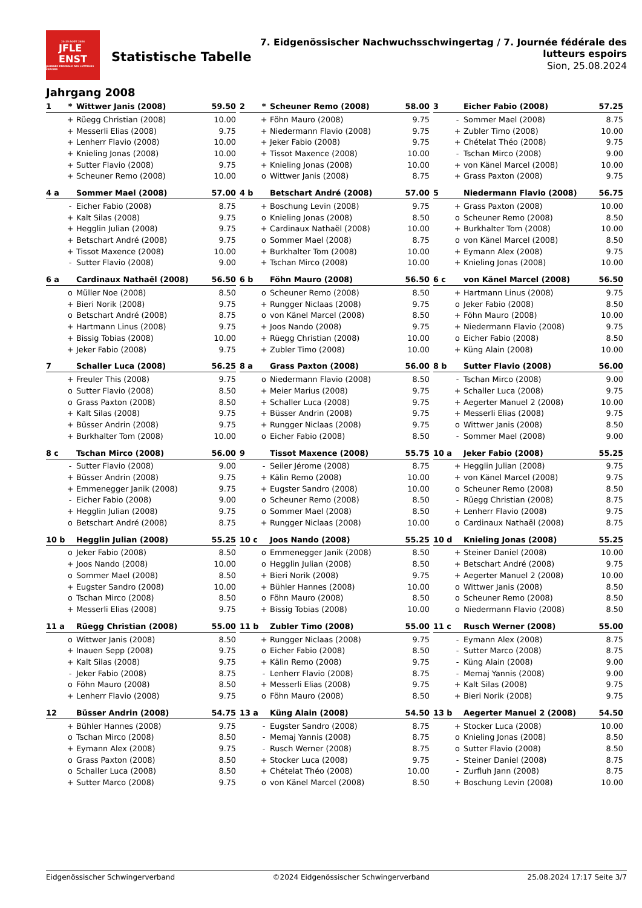23-25 AOÛT 2024
JFLE
ENST
JOURNÉE FÉDÉRALE DES LUTTEURS ESPOIRS
Statistische Tabelle
7. Eidgenössischer Nachwuchsschwingertag / 7. Journée fédérale des lutteurs espoirs
Sion, 25.08.2024
Jahrgang 2008
| 1 | * | Wittwer Janis (2008) | 59.50 |
| | + | Rüegg Christian (2008) | 10.00 |
| | + | Messerli Elias (2008) | 9.75 |
| | + | Lenherr Flavio (2008) | 10.00 |
| | + | Knieling Jonas (2008) | 10.00 |
| | + | Sutter Flavio (2008) | 9.75 |
| | + | Scheuner Remo (2008) | 10.00 |
| 2 | * | Scheuner Remo (2008) | 58.00 |
| | + | Föhn Mauro (2008) | 9.75 |
| | + | Niedermann Flavio (2008) | 9.75 |
| | + | Jeker Fabio (2008) | 9.75 |
| | + | Tissot Maxence (2008) | 10.00 |
| | + | Knieling Jonas (2008) | 10.00 |
| | o | Wittwer Janis (2008) | 8.75 |
| 3 | | Eicher Fabio (2008) | 57.25 |
| | - | Sommer Mael (2008) | 8.75 |
| | + | Zubler Timo (2008) | 10.00 |
| | + | Chételat Théo (2008) | 9.75 |
| | - | Tschan Mirco (2008) | 9.00 |
| | + | von Känel Marcel (2008) | 10.00 |
| | + | Grass Paxton (2008) | 9.75 |
| 4 a | | Sommer Mael (2008) | 57.00 |
| | - | Eicher Fabio (2008) | 8.75 |
| | + | Kalt Silas (2008) | 9.75 |
| | + | Hegglin Julian (2008) | 9.75 |
| | + | Betschart André (2008) | 9.75 |
| | + | Tissot Maxence (2008) | 10.00 |
| | - | Sutter Flavio (2008) | 9.00 |
| 4 b | | Betschart André (2008) | 57.00 |
| | + | Boschung Levin (2008) | 9.75 |
| | o | Knieling Jonas (2008) | 8.50 |
| | + | Cardinaux Nathaël (2008) | 10.00 |
| | o | Sommer Mael (2008) | 8.75 |
| | + | Burkhalter Tom (2008) | 10.00 |
| | + | Tschan Mirco (2008) | 10.00 |
| 5 | | Niedermann Flavio (2008) | 56.75 |
| | + | Grass Paxton (2008) | 10.00 |
| | o | Scheuner Remo (2008) | 8.50 |
| | + | Burkhalter Tom (2008) | 10.00 |
| | o | von Känel Marcel (2008) | 8.50 |
| | + | Eymann Alex (2008) | 9.75 |
| | + | Knieling Jonas (2008) | 10.00 |
| 6 a | | Cardinaux Nathaël (2008) | 56.50 |
| | o | Müller Noe (2008) | 8.50 |
| | + | Bieri Norik (2008) | 9.75 |
| | o | Betschart André (2008) | 8.75 |
| | + | Hartmann Linus (2008) | 9.75 |
| | + | Bissig Tobias (2008) | 10.00 |
| | + | Jeker Fabio (2008) | 9.75 |
| 6 b | | Föhn Mauro (2008) | 56.50 |
| | o | Scheuner Remo (2008) | 8.50 |
| | + | Rungger Niclaas (2008) | 9.75 |
| | o | von Känel Marcel (2008) | 8.50 |
| | + | Joos Nando (2008) | 9.75 |
| | + | Rüegg Christian (2008) | 10.00 |
| | + | Zubler Timo (2008) | 10.00 |
| 6 c | | von Känel Marcel (2008) | 56.50 |
| | + | Hartmann Linus (2008) | 9.75 |
| | o | Jeker Fabio (2008) | 8.50 |
| | + | Föhn Mauro (2008) | 10.00 |
| | + | Niedermann Flavio (2008) | 9.75 |
| | o | Eicher Fabio (2008) | 8.50 |
| | + | Küng Alain (2008) | 10.00 |
| 7 | | Schaller Luca (2008) | 56.25 |
| | + | Freuler This (2008) | 9.75 |
| | o | Sutter Flavio (2008) | 8.50 |
| | o | Grass Paxton (2008) | 8.50 |
| | + | Kalt Silas (2008) | 9.75 |
| | + | Büsser Andrin (2008) | 9.75 |
| | + | Burkhalter Tom (2008) | 10.00 |
| 8 a | | Grass Paxton (2008) | 56.00 |
| | o | Niedermann Flavio (2008) | 8.50 |
| | + | Meier Marius (2008) | 9.75 |
| | + | Schaller Luca (2008) | 9.75 |
| | + | Büsser Andrin (2008) | 9.75 |
| | + | Rungger Niclaas (2008) | 9.75 |
| | o | Eicher Fabio (2008) | 8.50 |
| 8 b | | Sutter Flavio (2008) | 56.00 |
| | - | Tschan Mirco (2008) | 9.00 |
| | + | Schaller Luca (2008) | 9.75 |
| | + | Aegerter Manuel 2 (2008) | 10.00 |
| | + | Messerli Elias (2008) | 9.75 |
| | o | Wittwer Janis (2008) | 8.50 |
| | - | Sommer Mael (2008) | 9.00 |
| 8 c | | Tschan Mirco (2008) | 56.00 |
| | - | Sutter Flavio (2008) | 9.00 |
| | + | Büsser Andrin (2008) | 9.75 |
| | + | Emmenegger Janik (2008) | 9.75 |
| | - | Eicher Fabio (2008) | 9.00 |
| | + | Hegglin Julian (2008) | 9.75 |
| | o | Betschart André (2008) | 8.75 |
| 9 | | Tissot Maxence (2008) | 55.75 |
| | - | Seiler Jérome (2008) | 8.75 |
| | + | Kälin Remo (2008) | 10.00 |
| | + | Eugster Sandro (2008) | 10.00 |
| | o | Scheuner Remo (2008) | 8.50 |
| | o | Sommer Mael (2008) | 8.50 |
| | + | Rungger Niclaas (2008) | 10.00 |
| 10 a | | Jeker Fabio (2008) | 55.25 |
| | + | Hegglin Julian (2008) | 9.75 |
| | + | von Känel Marcel (2008) | 9.75 |
| | o | Scheuner Remo (2008) | 8.50 |
| | - | Rüegg Christian (2008) | 8.75 |
| | + | Lenherr Flavio (2008) | 9.75 |
| | o | Cardinaux Nathaël (2008) | 8.75 |
| 10 b | | Hegglin Julian (2008) | 55.25 |
| | o | Jeker Fabio (2008) | 8.50 |
| | + | Joos Nando (2008) | 10.00 |
| | o | Sommer Mael (2008) | 8.50 |
| | + | Eugster Sandro (2008) | 10.00 |
| | o | Tschan Mirco (2008) | 8.50 |
| | + | Messerli Elias (2008) | 9.75 |
| 10 c | | Joos Nando (2008) | 55.25 |
| | o | Emmenegger Janik (2008) | 8.50 |
| | o | Hegglin Julian (2008) | 8.50 |
| | + | Bieri Norik (2008) | 9.75 |
| | + | Bühler Hannes (2008) | 10.00 |
| | o | Föhn Mauro (2008) | 8.50 |
| | + | Bissig Tobias (2008) | 10.00 |
| 10 d | | Knieling Jonas (2008) | 55.25 |
| | + | Steiner Daniel (2008) | 10.00 |
| | + | Betschart André (2008) | 9.75 |
| | + | Aegerter Manuel 2 (2008) | 10.00 |
| | o | Wittwer Janis (2008) | 8.50 |
| | o | Scheuner Remo (2008) | 8.50 |
| | o | Niedermann Flavio (2008) | 8.50 |
| 11 a | | Rüegg Christian (2008) | 55.00 |
| | o | Wittwer Janis (2008) | 8.50 |
| | + | Inauen Sepp (2008) | 9.75 |
| | + | Kalt Silas (2008) | 9.75 |
| | - | Jeker Fabio (2008) | 8.75 |
| | o | Föhn Mauro (2008) | 8.50 |
| | + | Lenherr Flavio (2008) | 9.75 |
| 11 b | | Zubler Timo (2008) | 55.00 |
| | + | Rungger Niclaas (2008) | 9.75 |
| | o | Eicher Fabio (2008) | 8.50 |
| | + | Kälin Remo (2008) | 9.75 |
| | - | Lenherr Flavio (2008) | 8.75 |
| | + | Messerli Elias (2008) | 9.75 |
| | o | Föhn Mauro (2008) | 8.50 |
| 11 c | | Rusch Werner (2008) | 55.00 |
| | - | Eymann Alex (2008) | 8.75 |
| | - | Sutter Marco (2008) | 8.75 |
| | - | Küng Alain (2008) | 9.00 |
| | - | Memaj Yannis (2008) | 9.00 |
| | + | Kalt Silas (2008) | 9.75 |
| | + | Bieri Norik (2008) | 9.75 |
| 12 | | Büsser Andrin (2008) | 54.75 |
| | + | Bühler Hannes (2008) | 9.75 |
| | o | Tschan Mirco (2008) | 8.50 |
| | + | Eymann Alex (2008) | 9.75 |
| | o | Grass Paxton (2008) | 8.50 |
| | o | Schaller Luca (2008) | 8.50 |
| | + | Sutter Marco (2008) | 9.75 |
| 13 a | | Küng Alain (2008) | 54.50 |
| | - | Eugster Sandro (2008) | 8.75 |
| | - | Memaj Yannis (2008) | 8.75 |
| | - | Rusch Werner (2008) | 8.75 |
| | + | Stocker Luca (2008) | 9.75 |
| | + | Chételat Théo (2008) | 10.00 |
| | o | von Känel Marcel (2008) | 8.50 |
| 13 b | | Aegerter Manuel 2 (2008) | 54.50 |
| | + | Stocker Luca (2008) | 10.00 |
| | o | Knieling Jonas (2008) | 8.50 |
| | o | Sutter Flavio (2008) | 8.50 |
| | - | Steiner Daniel (2008) | 8.75 |
| | - | Zurfluh Jann (2008) | 8.75 |
| | + | Boschung Levin (2008) | 10.00 |
Eidgenössischer Schwingerverband ©2024 Eidgenössischer Schwingerverband 25.08.2024 17:17 Seite 3/7